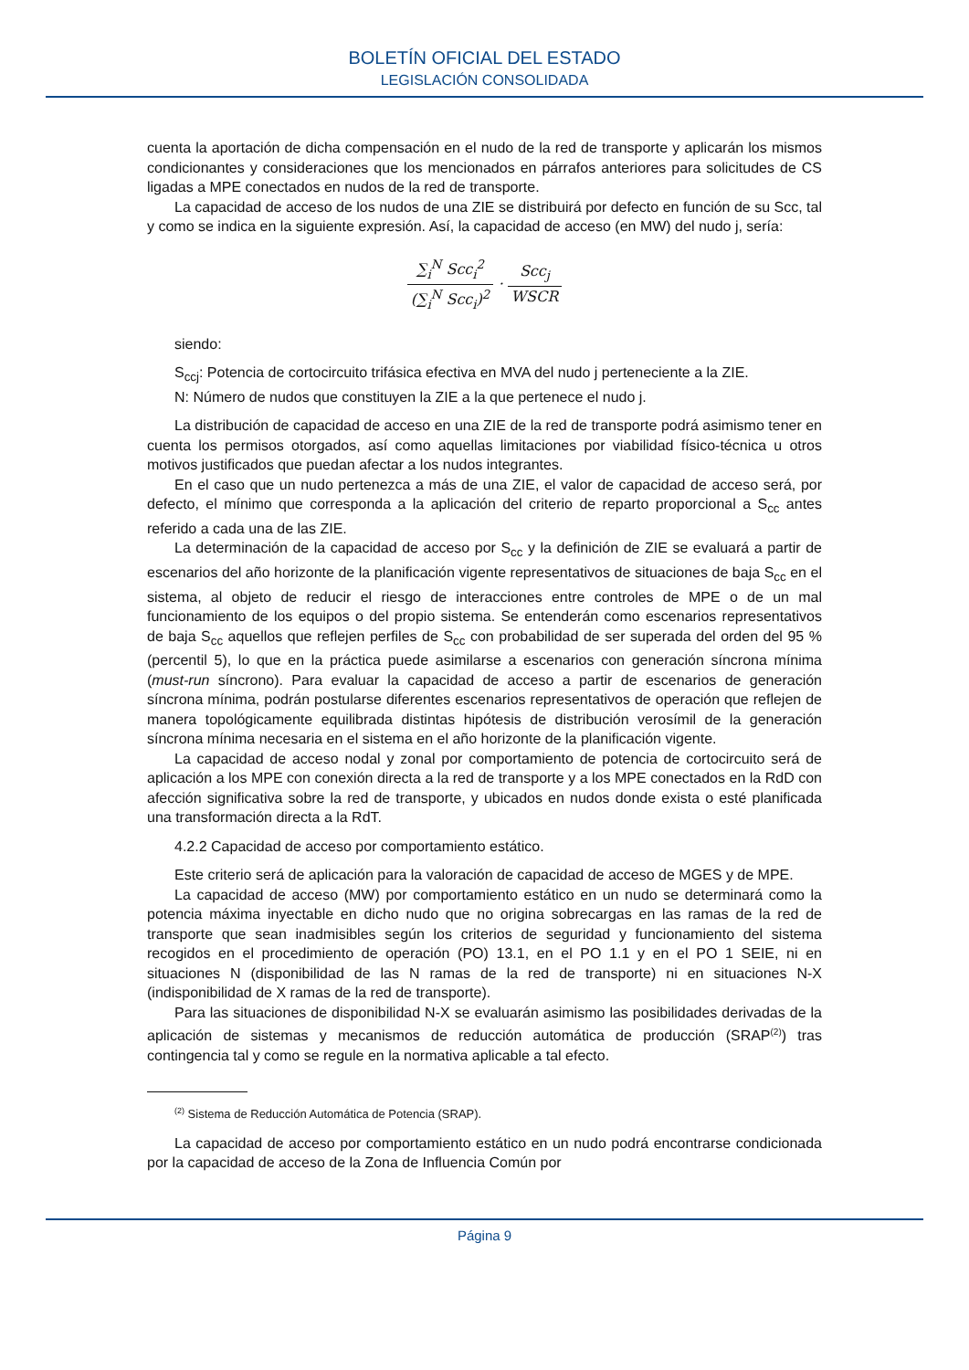BOLETÍN OFICIAL DEL ESTADO
LEGISLACIÓN CONSOLIDADA
cuenta la aportación de dicha compensación en el nudo de la red de transporte y aplicarán los mismos condicionantes y consideraciones que los mencionados en párrafos anteriores para solicitudes de CS ligadas a MPE conectados en nudos de la red de transporte.
La capacidad de acceso de los nudos de una ZIE se distribuirá por defecto en función de su Scc, tal y como se indica en la siguiente expresión. Así, la capacidad de acceso (en MW) del nudo j, sería:
∑<sub>i</sub><sup>N</sup> Scc<sub>i</sub><sup>2</sup> (∑<sub>i</sub><sup>N</sup> Scc<sub>i</sub>)<sup>2</sup> · Scc<sub>j</sub> WSCR
siendo:
S<sub>ccj</sub>: Potencia de cortocircuito trifásica efectiva en MVA del nudo j perteneciente a la ZIE.
N: Número de nudos que constituyen la ZIE a la que pertenece el nudo j.
La distribución de capacidad de acceso en una ZIE de la red de transporte podrá asimismo tener en cuenta los permisos otorgados, así como aquellas limitaciones por viabilidad físico-técnica u otros motivos justificados que puedan afectar a los nudos integrantes.
En el caso que un nudo pertenezca a más de una ZIE, el valor de capacidad de acceso será, por defecto, el mínimo que corresponda a la aplicación del criterio de reparto proporcional a S<sub>cc</sub> antes referido a cada una de las ZIE.
La determinación de la capacidad de acceso por S<sub>cc</sub> y la definición de ZIE se evaluará a partir de escenarios del año horizonte de la planificación vigente representativos de situaciones de baja S<sub>cc</sub> en el sistema, al objeto de reducir el riesgo de interacciones entre controles de MPE o de un mal funcionamiento de los equipos o del propio sistema. Se entenderán como escenarios representativos de baja S<sub>cc</sub> aquellos que reflejen perfiles de S<sub>cc</sub> con probabilidad de ser superada del orden del 95 % (percentil 5), lo que en la práctica puede asimilarse a escenarios con generación síncrona mínima (must-run síncrono). Para evaluar la capacidad de acceso a partir de escenarios de generación síncrona mínima, podrán postularse diferentes escenarios representativos de operación que reflejen de manera topológicamente equilibrada distintas hipótesis de distribución verosímil de la generación síncrona mínima necesaria en el sistema en el año horizonte de la planificación vigente.
La capacidad de acceso nodal y zonal por comportamiento de potencia de cortocircuito será de aplicación a los MPE con conexión directa a la red de transporte y a los MPE conectados en la RdD con afección significativa sobre la red de transporte, y ubicados en nudos donde exista o esté planificada una transformación directa a la RdT.
4.2.2 Capacidad de acceso por comportamiento estático.
Este criterio será de aplicación para la valoración de capacidad de acceso de MGES y de MPE.
La capacidad de acceso (MW) por comportamiento estático en un nudo se determinará como la potencia máxima inyectable en dicho nudo que no origina sobrecargas en las ramas de la red de transporte que sean inadmisibles según los criterios de seguridad y funcionamiento del sistema recogidos en el procedimiento de operación (PO) 13.1, en el PO 1.1 y en el PO 1 SEIE, ni en situaciones N (disponibilidad de las N ramas de la red de transporte) ni en situaciones N-X (indisponibilidad de X ramas de la red de transporte).
Para las situaciones de disponibilidad N-X se evaluarán asimismo las posibilidades derivadas de la aplicación de sistemas y mecanismos de reducción automática de producción (SRAP<sup>(2)</sup>) tras contingencia tal y como se regule en la normativa aplicable a tal efecto.
<sup>(2)</sup> Sistema de Reducción Automática de Potencia (SRAP).
La capacidad de acceso por comportamiento estático en un nudo podrá encontrarse condicionada por la capacidad de acceso de la Zona de Influencia Común por
Página 9